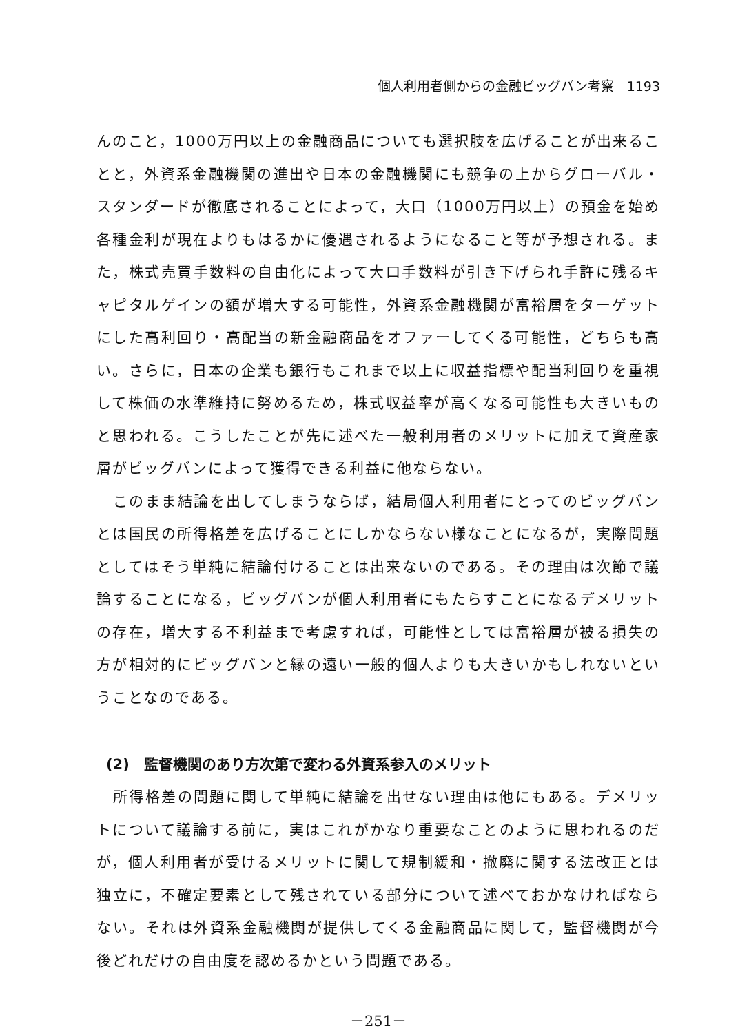個人利用者側からの金融ビッグバン考察　1193
んのこと，1000万円以上の金融商品についても選択肢を広げることが出来ることと，外資系金融機関の進出や日本の金融機関にも競争の上からグローバル・スタンダードが徹底されることによって，大口（1000万円以上）の預金を始め各種金利が現在よりもはるかに優遇されるようになること等が予想される。また，株式売買手数料の自由化によって大口手数料が引き下げられ手許に残るキャピタルゲインの額が増大する可能性，外資系金融機関が富裕層をターゲットにした高利回り・高配当の新金融商品をオファーしてくる可能性，どちらも高い。さらに，日本の企業も銀行もこれまで以上に収益指標や配当利回りを重視して株価の水準維持に努めるため，株式収益率が高くなる可能性も大きいものと思われる。こうしたことが先に述べた一般利用者のメリットに加えて資産家層がビッグバンによって獲得できる利益に他ならない。
このまま結論を出してしまうならば，結局個人利用者にとってのビッグバンとは国民の所得格差を広げることにしかならない様なことになるが，実際問題としてはそう単純に結論付けることは出来ないのである。その理由は次節で議論することになる，ビッグバンが個人利用者にもたらすことになるデメリットの存在，増大する不利益まで考慮すれば，可能性としては富裕層が被る損失の方が相対的にビッグバンと縁の遠い一般的個人よりも大きいかもしれないということなのである。
(2)　監督機関のあり方次第で変わる外資系参入のメリット
所得格差の問題に関して単純に結論を出せない理由は他にもある。デメリットについて議論する前に，実はこれがかなり重要なことのように思われるのだが，個人利用者が受けるメリットに関して規制緩和・撤廃に関する法改正とは独立に，不確定要素として残されている部分について述べておかなければならない。それは外資系金融機関が提供してくる金融商品に関して，監督機関が今後どれだけの自由度を認めるかという問題である。
－251－